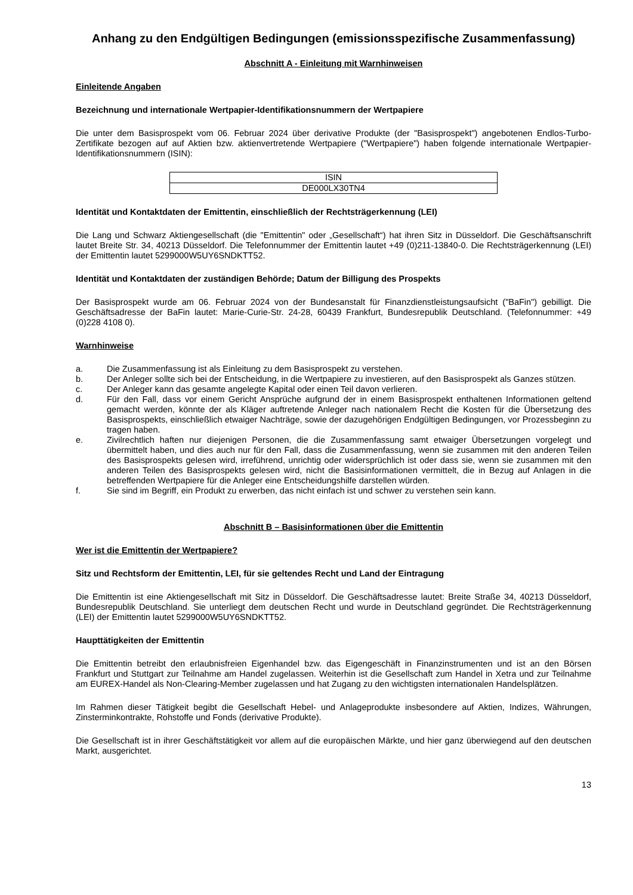Anhang zu den Endgültigen Bedingungen (emissionsspezifische Zusammenfassung)
Abschnitt A - Einleitung mit Warnhinweisen
Einleitende Angaben
Bezeichnung und internationale Wertpapier-Identifikationsnummern der Wertpapiere
Die unter dem Basisprospekt vom 06. Februar 2024 über derivative Produkte (der "Basisprospekt") angebotenen Endlos-Turbo-Zertifikate bezogen auf auf Aktien bzw. aktienvertretende Wertpapiere ("Wertpapiere") haben folgende internationale Wertpapier-Identifikationsnummern (ISIN):
| ISIN |
| --- |
| DE000LX30TN4 |
Identität und Kontaktdaten der Emittentin, einschließlich der Rechtsträgerkennung (LEI)
Die Lang und Schwarz Aktiengesellschaft (die "Emittentin" oder „Gesellschaft“) hat ihren Sitz in Düsseldorf. Die Geschäftsanschrift lautet Breite Str. 34, 40213 Düsseldorf. Die Telefonnummer der Emittentin lautet +49 (0)211-13840-0. Die Rechtsträgerkennung (LEI) der Emittentin lautet 5299000W5UY6SNDKTT52.
Identität und Kontaktdaten der zuständigen Behörde; Datum der Billigung des Prospekts
Der Basisprospekt wurde am 06. Februar 2024 von der Bundesanstalt für Finanzdienstleistungsaufsicht ("BaFin") gebilligt. Die Geschäftsadresse der BaFin lautet: Marie-Curie-Str. 24-28, 60439 Frankfurt, Bundesrepublik Deutschland. (Telefonnummer: +49 (0)228 4108 0).
Warnhinweise
a. Die Zusammenfassung ist als Einleitung zu dem Basisprospekt zu verstehen.
b. Der Anleger sollte sich bei der Entscheidung, in die Wertpapiere zu investieren, auf den Basisprospekt als Ganzes stützen.
c. Der Anleger kann das gesamte angelegte Kapital oder einen Teil davon verlieren.
d. Für den Fall, dass vor einem Gericht Ansprüche aufgrund der in einem Basisprospekt enthaltenen Informationen geltend gemacht werden, könnte der als Kläger auftretende Anleger nach nationalem Recht die Kosten für die Übersetzung des Basisprospekts, einschließlich etwaiger Nachträge, sowie der dazugehörigen Endgültigen Bedingungen, vor Prozessbeginn zu tragen haben.
e. Zivilrechtlich haften nur diejenigen Personen, die die Zusammenfassung samt etwaiger Übersetzungen vorgelegt und übermittelt haben, und dies auch nur für den Fall, dass die Zusammenfassung, wenn sie zusammen mit den anderen Teilen des Basisprospekts gelesen wird, irreführend, unrichtig oder widersprüchlich ist oder dass sie, wenn sie zusammen mit den anderen Teilen des Basisprospekts gelesen wird, nicht die Basisinformationen vermittelt, die in Bezug auf Anlagen in die betreffenden Wertpapiere für die Anleger eine Entscheidungshilfe darstellen würden.
f. Sie sind im Begriff, ein Produkt zu erwerben, das nicht einfach ist und schwer zu verstehen sein kann.
Abschnitt B – Basisinformationen über die Emittentin
Wer ist die Emittentin der Wertpapiere?
Sitz und Rechtsform der Emittentin, LEI, für sie geltendes Recht und Land der Eintragung
Die Emittentin ist eine Aktiengesellschaft mit Sitz in Düsseldorf. Die Geschäftsadresse lautet: Breite Straße 34, 40213 Düsseldorf, Bundesrepublik Deutschland. Sie unterliegt dem deutschen Recht und wurde in Deutschland gegründet. Die Rechtsträgerkennung (LEI) der Emittentin lautet 5299000W5UY6SNDKTT52.
Haupttätigkeiten der Emittentin
Die Emittentin betreibt den erlaubnisfreien Eigenhandel bzw. das Eigengeschäft in Finanzinstrumenten und ist an den Börsen Frankfurt und Stuttgart zur Teilnahme am Handel zugelassen. Weiterhin ist die Gesellschaft zum Handel in Xetra und zur Teilnahme am EUREX-Handel als Non-Clearing-Member zugelassen und hat Zugang zu den wichtigsten internationalen Handelsplätzen.
Im Rahmen dieser Tätigkeit begibt die Gesellschaft Hebel- und Anlageprodukte insbesondere auf Aktien, Indizes, Währungen, Zinsterminkontrakte, Rohstoffe und Fonds (derivative Produkte).
Die Gesellschaft ist in ihrer Geschäftstätigkeit vor allem auf die europäischen Märkte, und hier ganz überwiegend auf den deutschen Markt, ausgerichtet.
13